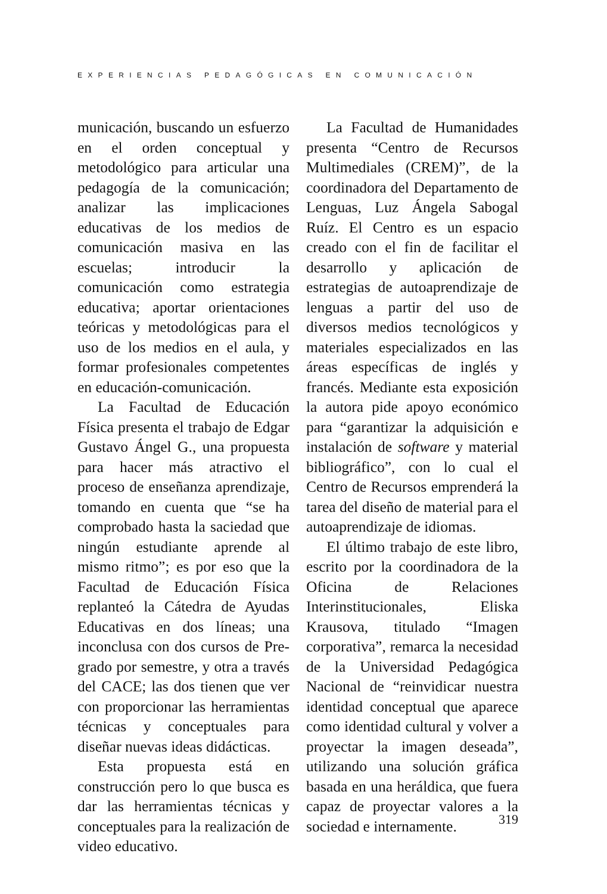EXPERIENCIAS PEDAGÓGICAS EN COMUNICACIÓN
municación, buscando un esfuerzo en el orden conceptual y metodológico para articular una pedagogía de la comunicación; analizar las implicaciones educativas de los medios de comunicación masiva en las escuelas; introducir la comunicación como estrategia educativa; aportar orientaciones teóricas y metodológicas para el uso de los medios en el aula, y formar profesionales competentes en educación-comunicación.
La Facultad de Educación Física presenta el trabajo de Edgar Gustavo Ángel G., una propuesta para hacer más atractivo el proceso de enseñanza aprendizaje, tomando en cuenta que “se ha comprobado hasta la saciedad que ningún estudiante aprende al mismo ritmo”; es por eso que la Facultad de Educación Física replanteó la Cátedra de Ayudas Educativas en dos líneas; una inconclusa con dos cursos de Pre-grado por semestre, y otra a través del CACE; las dos tienen que ver con proporcionar las herramientas técnicas y conceptuales para diseñar nuevas ideas didácticas.
Esta propuesta está en construcción pero lo que busca es dar las herramientas técnicas y conceptuales para la realización de video educativo.
La Facultad de Humanidades presenta “Centro de Recursos Multimediales (CREM)”, de la coordinadora del Departamento de Lenguas, Luz Ángela Sabogal Ruíz. El Centro es un espacio creado con el fin de facilitar el desarrollo y aplicación de estrategias de autoaprendizaje de lenguas a partir del uso de diversos medios tecnológicos y materiales especializados en las áreas específicas de inglés y francés. Mediante esta exposición la autora pide apoyo económico para “garantizar la adquisición e instalación de software y material bibliográfico”, con lo cual el Centro de Recursos emprenderá la tarea del diseño de material para el autoaprendizaje de idiomas.
El último trabajo de este libro, escrito por la coordinadora de la Oficina de Relaciones Interinstitucionales, Eliska Krausova, titulado “Imagen corporativa”, remarca la necesidad de la Universidad Pedagógica Nacional de “reinvidicar nuestra identidad conceptual que aparece como identidad cultural y volver a proyectar la imagen deseada”, utilizando una solución gráfica basada en una heráldica, que fuera capaz de proyectar valores a la sociedad e internamente.
319